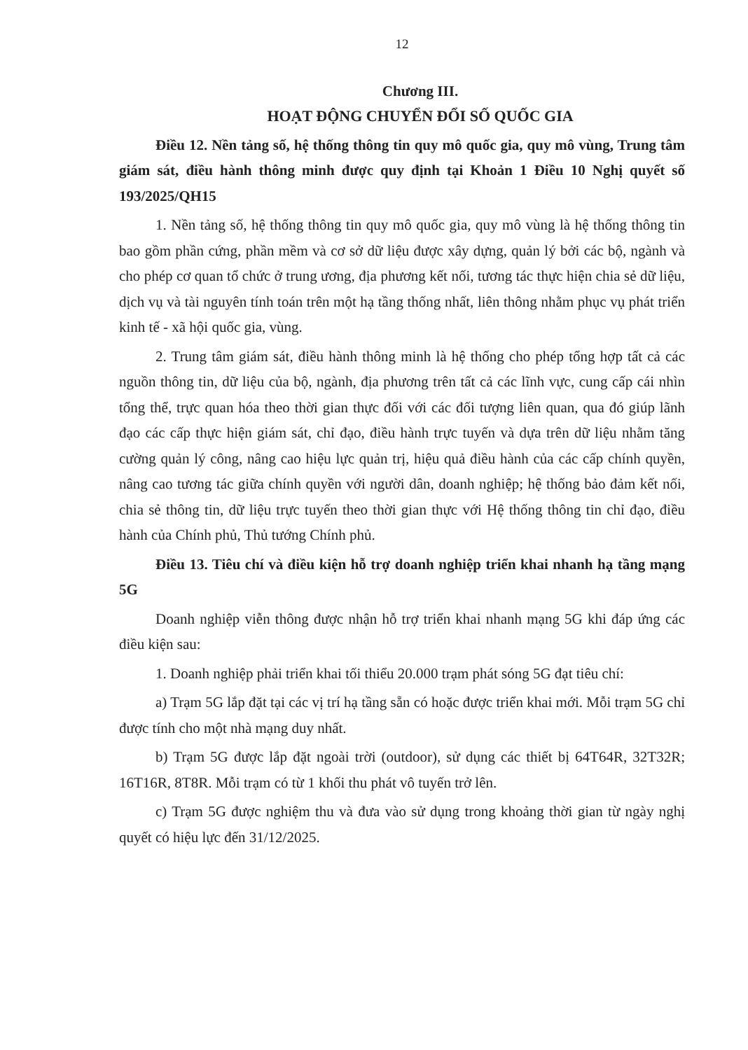12
Chương III.
HOẠT ĐỘNG CHUYỂN ĐỔI SỐ QUỐC GIA
Điều 12. Nền tảng số, hệ thống thông tin quy mô quốc gia, quy mô vùng, Trung tâm giám sát, điều hành thông minh được quy định tại Khoản 1 Điều 10 Nghị quyết số 193/2025/QH15
1. Nền tảng số, hệ thống thông tin quy mô quốc gia, quy mô vùng là hệ thống thông tin bao gồm phần cứng, phần mềm và cơ sở dữ liệu được xây dựng, quản lý bởi các bộ, ngành và cho phép cơ quan tổ chức ở trung ương, địa phương kết nối, tương tác thực hiện chia sẻ dữ liệu, dịch vụ và tài nguyên tính toán trên một hạ tầng thống nhất, liên thông nhằm phục vụ phát triển kinh tế - xã hội quốc gia, vùng.
2. Trung tâm giám sát, điều hành thông minh là hệ thống cho phép tổng hợp tất cả các nguồn thông tin, dữ liệu của bộ, ngành, địa phương trên tất cả các lĩnh vực, cung cấp cái nhìn tổng thể, trực quan hóa theo thời gian thực đối với các đối tượng liên quan, qua đó giúp lãnh đạo các cấp thực hiện giám sát, chỉ đạo, điều hành trực tuyến và dựa trên dữ liệu nhằm tăng cường quản lý công, nâng cao hiệu lực quản trị, hiệu quả điều hành của các cấp chính quyền, nâng cao tương tác giữa chính quyền với người dân, doanh nghiệp; hệ thống bảo đảm kết nối, chia sẻ thông tin, dữ liệu trực tuyến theo thời gian thực với Hệ thống thông tin chỉ đạo, điều hành của Chính phủ, Thủ tướng Chính phủ.
Điều 13. Tiêu chí và điều kiện hỗ trợ doanh nghiệp triển khai nhanh hạ tầng mạng 5G
Doanh nghiệp viễn thông được nhận hỗ trợ triển khai nhanh mạng 5G khi đáp ứng các điều kiện sau:
1. Doanh nghiệp phải triển khai tối thiểu 20.000 trạm phát sóng 5G đạt tiêu chí:
a) Trạm 5G lắp đặt tại các vị trí hạ tầng sẵn có hoặc được triển khai mới. Mỗi trạm 5G chỉ được tính cho một nhà mạng duy nhất.
b) Trạm 5G được lắp đặt ngoài trời (outdoor), sử dụng các thiết bị 64T64R, 32T32R; 16T16R, 8T8R. Mỗi trạm có từ 1 khối thu phát vô tuyến trở lên.
c) Trạm 5G được nghiệm thu và đưa vào sử dụng trong khoảng thời gian từ ngày nghị quyết có hiệu lực đến 31/12/2025.